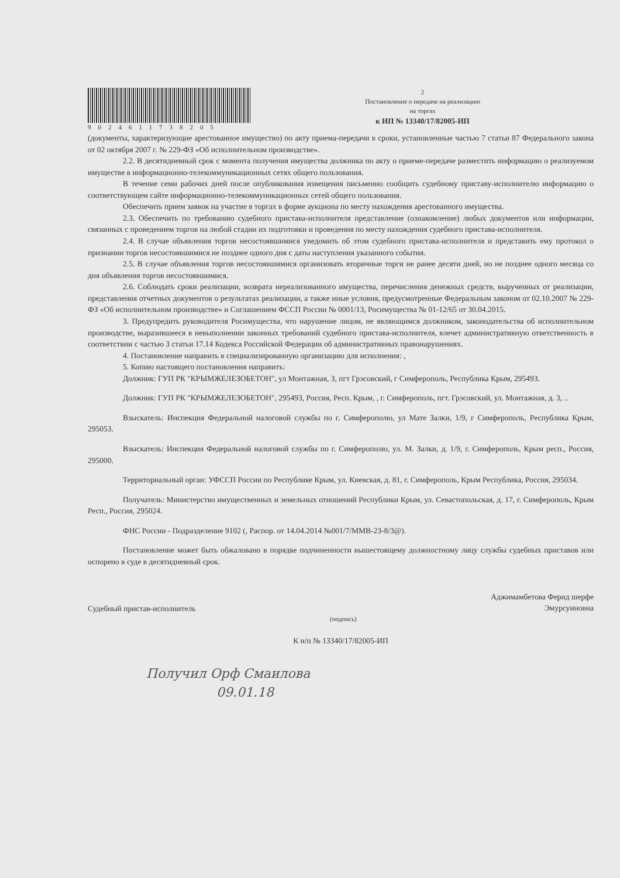9024611738205 2
Постановление о передаче на реализацию
на торгах
к ИП № 13340/17/82005-ИП
(документы, характеризующие арестованное имущество) по акту приема-передачи в сроки, установленные частью 7 статьи 87 Федерального закона от 02 октября 2007 г. № 229-ФЗ «Об исполнительном производстве».
2.2. В десятидневный срок с момента получения имущества должника по акту о приеме-передаче разместить информацию о реализуемом имуществе в информационно-телекоммуникационных сетях общего пользования.
В течение семи рабочих дней после опубликования извещения письменно сообщить судебному приставу-исполнителю информацию о соответствующем сайте информационно-телекоммуникационных сетей общего пользования.
Обеспечить прием заявок на участие в торгах в форме аукциона по месту нахождения арестованного имущества.
2.3. Обеспечить по требованию судебного пристава-исполнителя представление (ознакомление) любых документов или информации, связанных с проведением торгов на любой стадии их подготовки и проведения по месту нахождения судебного пристава-исполнителя.
2.4. В случае объявления торгов несостоявшимися уведомить об этом судебного пристава-исполнителя и представить ему протокол о признании торгов несостоявшимися не позднее одного дня с даты наступления указанного события.
2.5. В случае объявления торгов несостоявшимися организовать вторичные торги не ранее десяти дней, но не позднее одного месяца со дня объявления торгов несостоявшимися.
2.6. Соблюдать сроки реализации, возврата нереализованного имущества, перечисления денежных средств, вырученных от реализации, представления отчетных документов о результатах реализации, а также иные условия, предусмотренные Федеральным законом от 02.10.2007 № 229-ФЗ «Об исполнительном производстве» и Соглашением ФССП России № 0001/13, Росимущества № 01-12/65 от 30.04.2015.
3. Предупредить руководителя Росимущества, что нарушение лицом, не являющимся должником, законодательства об исполнительном производстве, выразившееся в невыполнении законных требований судебного пристава-исполнителя, влечет административную ответственность в соответствии с частью 3 статьи 17.14 Кодекса Российской Федерации об административных правонарушениях.
4. Постановление направить в специализированную организацию для исполнения: ,
5. Копию настоящего постановления направить:
Должник: ГУП РК "КРЫМЖЕЛЕЗОБЕТОН", ул Монтажная, 3, пгт Грэсовский, г Симферополь, Республика Крым, 295493.
Должник: ГУП РК "КРЫМЖЕЛЕЗОБЕТОН", 295493, Россия, Респ. Крым, , г. Симферополь, пгт. Грэсовский, ул. Монтажная, д. 3, ..
Взыскатель: Инспекция Федеральной налоговой службы по г. Симферополю, ул Мате Залки, 1/9, г Симферополь, Республика Крым, 295053.
Взыскатель: Инспекция Федеральной налоговой службы по г. Симферополю, ул. М. Залки, д. 1/9, г. Симферополь, Крым респ., Россия, 295000.
Территориальный орган: УФССП России по Республике Крым, ул. Киевская, д. 81, г. Симферополь, Крым Республика, Россия, 295034.
Получатель: Министерство имущественных и земельных отношений Республики Крым, ул. Севастопольская, д. 17, г. Симферополь, Крым Респ., Россия, 295024.
ФНС России - Подразделение 9102 (, Распор. от 14.04.2014 №001/7/ММВ-23-8/3@).
Постановление может быть обжаловано в порядке подчиненности вышестоящему должностному лицу службы судебных приставов или оспорено в суде в десятидневный срок.
Судебный пристав-исполнитель
(подпись)
Аджимамбетова Ферид шерфе
Эмурсуиновна
К и/п № 13340/17/82005-ИП
Получил Орф Смаилова
09.01.18